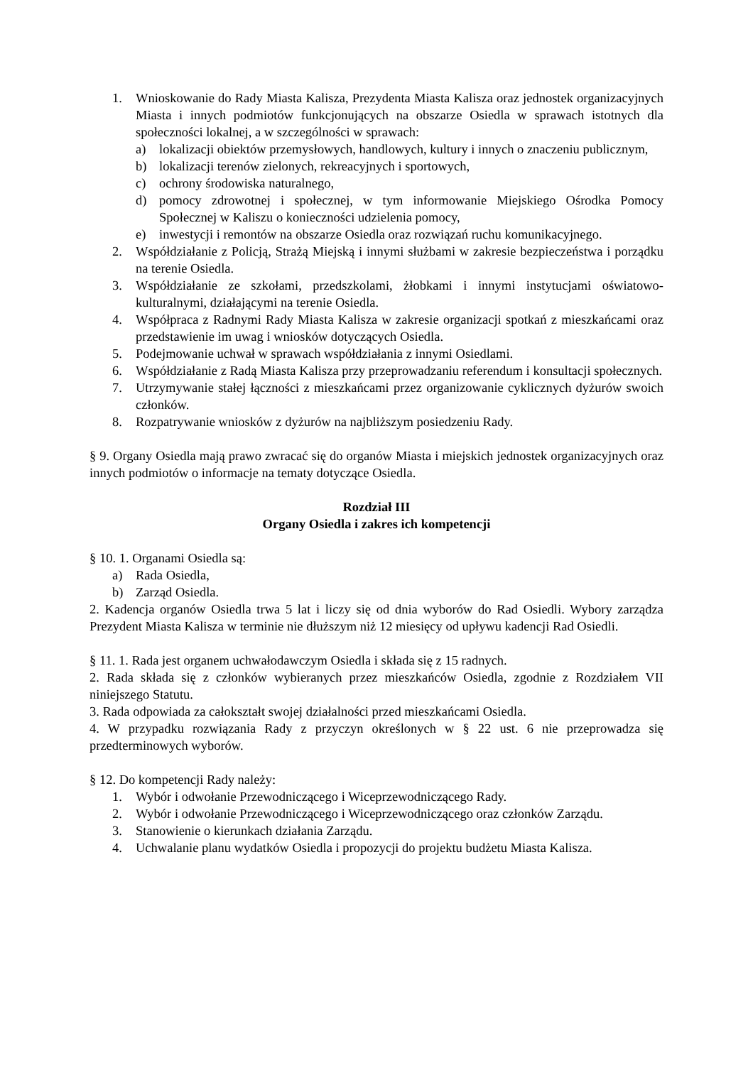1. Wnioskowanie do Rady Miasta Kalisza, Prezydenta Miasta Kalisza oraz jednostek organizacyjnych Miasta i innych podmiotów funkcjonujących na obszarze Osiedla w sprawach istotnych dla społeczności lokalnej, a w szczególności w sprawach:
a) lokalizacji obiektów przemysłowych, handlowych, kultury i innych o znaczeniu publicznym,
b) lokalizacji terenów zielonych, rekreacyjnych i sportowych,
c) ochrony środowiska naturalnego,
d) pomocy zdrowotnej i społecznej, w tym informowanie Miejskiego Ośrodka Pomocy Społecznej w Kaliszu o konieczności udzielenia pomocy,
e) inwestycji i remontów na obszarze Osiedla oraz rozwiązań ruchu komunikacyjnego.
2. Współdziałanie z Policją, Strażą Miejską i innymi służbami w zakresie bezpieczeństwa i porządku na terenie Osiedla.
3. Współdziałanie ze szkołami, przedszkolami, żłobkami i innymi instytucjami oświatowo-kulturalnymi, działającymi na terenie Osiedla.
4. Współpraca z Radnymi Rady Miasta Kalisza w zakresie organizacji spotkań z mieszkańcami oraz przedstawienie im uwag i wniosków dotyczących Osiedla.
5. Podejmowanie uchwał w sprawach współdziałania z innymi Osiedlami.
6. Współdziałanie z Radą Miasta Kalisza przy przeprowadzaniu referendum i konsultacji społecznych.
7. Utrzymywanie stałej łączności z mieszkańcami przez organizowanie cyklicznych dyżurów swoich członków.
8. Rozpatrywanie wniosków z dyżurów na najbliższym posiedzeniu Rady.
§ 9. Organy Osiedla mają prawo zwracać się do organów Miasta i miejskich jednostek organizacyjnych oraz innych podmiotów o informacje na tematy dotyczące Osiedla.
Rozdział III
Organy Osiedla i zakres ich kompetencji
§ 10. 1. Organami Osiedla są:
a) Rada Osiedla,
b) Zarząd Osiedla.
2. Kadencja organów Osiedla trwa 5 lat i liczy się od dnia wyborów do Rad Osiedli. Wybory zarządza Prezydent Miasta Kalisza w terminie nie dłuższym niż 12 miesięcy od upływu kadencji Rad Osiedli.
§ 11. 1. Rada jest organem uchwałodawczym Osiedla i składa się z 15 radnych.
2. Rada składa się z członków wybieranych przez mieszkańców Osiedla, zgodnie z Rozdziałem VII niniejszego Statutu.
3. Rada odpowiada za całokształt swojej działalności przed mieszkańcami Osiedla.
4. W przypadku rozwiązania Rady z przyczyn określonych w § 22 ust. 6 nie przeprowadza się przedterminowych wyborów.
§ 12. Do kompetencji Rady należy:
1. Wybór i odwołanie Przewodniczącego i Wiceprzewodniczącego Rady.
2. Wybór i odwołanie Przewodniczącego i Wiceprzewodniczącego oraz członków Zarządu.
3. Stanowienie o kierunkach działania Zarządu.
4. Uchwalanie planu wydatków Osiedla i propozycji do projektu budżetu Miasta Kalisza.